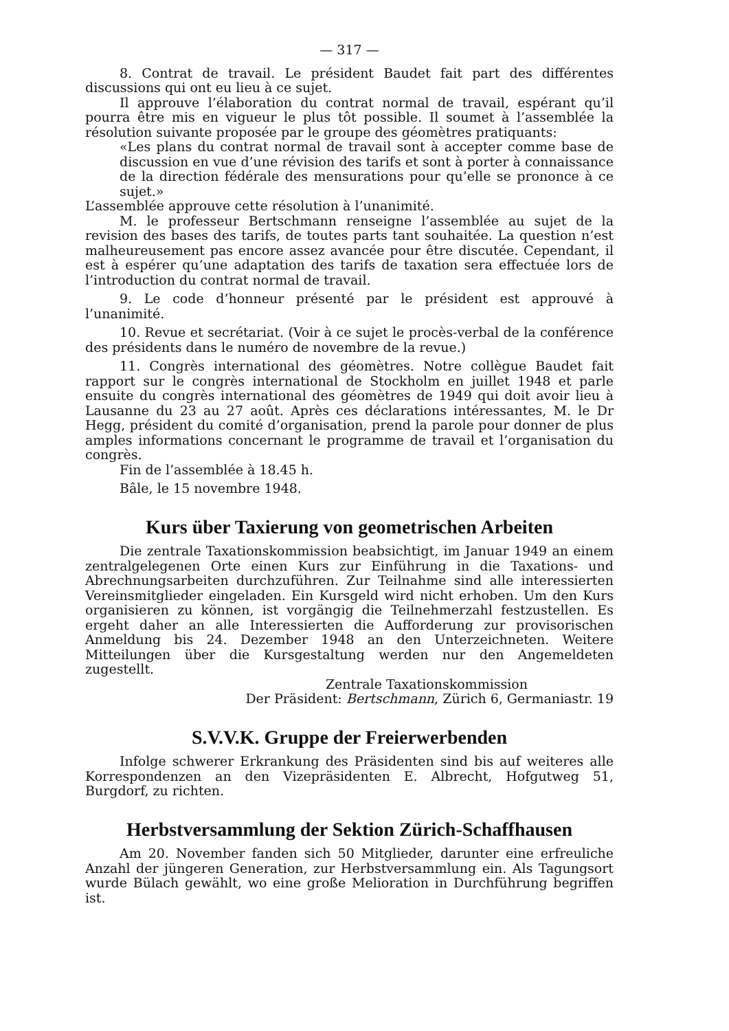— 317 —
8. Contrat de travail. Le président Baudet fait part des différentes discussions qui ont eu lieu à ce sujet.
Il approuve l’élaboration du contrat normal de travail, espérant qu’il pourra être mis en vigueur le plus tôt possible. Il soumet à l’assemblée la résolution suivante proposée par le groupe des géomètres pratiquants:
«Les plans du contrat normal de travail sont à accepter comme base de discussion en vue d’une révision des tarifs et sont à porter à connaissance de la direction fédérale des mensurations pour qu’elle se prononce à ce sujet.»
L’assemblée approuve cette résolution à l’unanimité.
M. le professeur Bertschmann renseigne l’assemblée au sujet de la revision des bases des tarifs, de toutes parts tant souhaitée. La question n’est malheureusement pas encore assez avancée pour être discutée. Cependant, il est à espérer qu’une adaptation des tarifs de taxation sera effectuée lors de l’introduction du contrat normal de travail.
9. Le code d’honneur présenté par le président est approuvé à l’unanimité.
10. Revue et secrétariat. (Voir à ce sujet le procès-verbal de la conférence des présidents dans le numéro de novembre de la revue.)
11. Congrès international des géomètres. Notre collègue Baudet fait rapport sur le congrès international de Stockholm en juillet 1948 et parle ensuite du congrès international des géomètres de 1949 qui doit avoir lieu à Lausanne du 23 au 27 août. Après ces déclarations intéressantes, M. le Dr Hegg, président du comité d’organisation, prend la parole pour donner de plus amples informations concernant le programme de travail et l’organisation du congrès.
Fin de l’assemblée à 18.45 h.
Bâle, le 15 novembre 1948.
Kurs über Taxierung von geometrischen Arbeiten
Die zentrale Taxationskommission beabsichtigt, im Januar 1949 an einem zentralgelegenen Orte einen Kurs zur Einführung in die Taxations- und Abrechnungsarbeiten durchzuführen. Zur Teilnahme sind alle interessierten Vereinsmitglieder eingeladen. Ein Kursgeld wird nicht erhoben. Um den Kurs organisieren zu können, ist vorgängig die Teilnehmerzahl festzustellen. Es ergeht daher an alle Interessierten die Aufforderung zur provisorischen Anmeldung bis 24. Dezember 1948 an den Unterzeichneten. Weitere Mitteilungen über die Kursgestaltung werden nur den Angemeldeten zugestellt.
Zentrale Taxationskommission
Der Präsident: Bertschmann, Zürich 6, Germaniastr. 19
S.V.V.K. Gruppe der Freierwerbenden
Infolge schwerer Erkrankung des Präsidenten sind bis auf weiteres alle Korrespondenzen an den Vizepräsidenten E. Albrecht, Hofgutweg 51, Burgdorf, zu richten.
Herbstversammlung der Sektion Zürich-Schaffhausen
Am 20. November fanden sich 50 Mitglieder, darunter eine erfreuliche Anzahl der jüngeren Generation, zur Herbstversammlung ein. Als Tagungsort wurde Bülach gewählt, wo eine große Melioration in Durchführung begriffen ist.